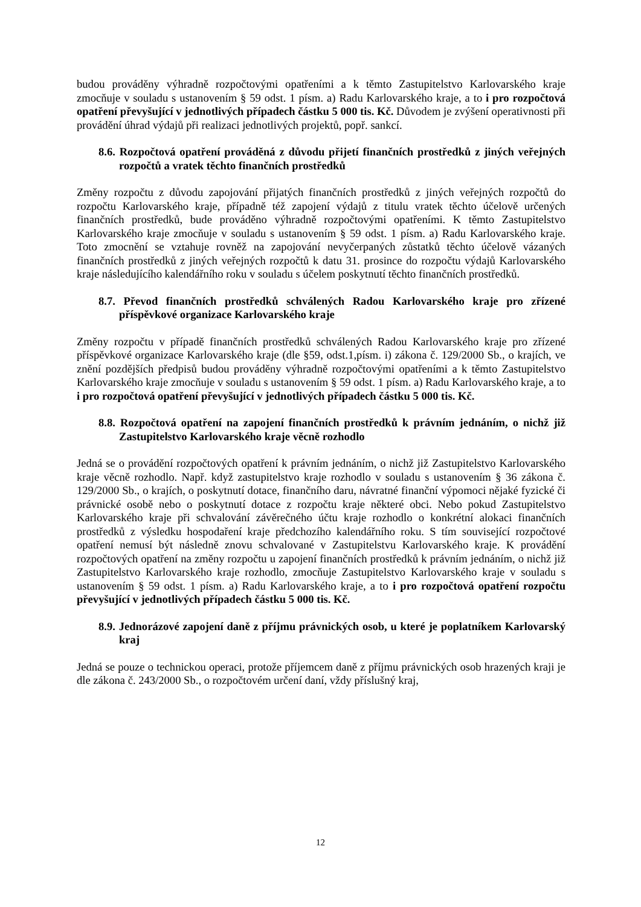budou prováděny výhradně rozpočtovými opatřeními a k těmto Zastupitelstvo Karlovarského kraje zmocňuje v souladu s ustanovením § 59 odst. 1 písm. a) Radu Karlovarského kraje, a to i pro rozpočtová opatření převyšující v jednotlivých případech částku 5 000 tis. Kč. Důvodem je zvýšení operativnosti při provádění úhrad výdajů při realizaci jednotlivých projektů, popř. sankcí.
8.6. Rozpočtová opatření prováděná z důvodu přijetí finančních prostředků z jiných veřejných rozpočtů a vratek těchto finančních prostředků
Změny rozpočtu z důvodu zapojování přijatých finančních prostředků z jiných veřejných rozpočtů do rozpočtu Karlovarského kraje, případně též zapojení výdajů z titulu vratek těchto účelově určených finančních prostředků, bude prováděno výhradně rozpočtovými opatřeními. K těmto Zastupitelstvo Karlovarského kraje zmocňuje v souladu s ustanovením § 59 odst. 1 písm. a) Radu Karlovarského kraje. Toto zmocnění se vztahuje rovněž na zapojování nevyčerpaných zůstatků těchto účelově vázaných finančních prostředků z jiných veřejných rozpočtů k datu 31. prosince do rozpočtu výdajů Karlovarského kraje následujícího kalendářního roku v souladu s účelem poskytnutí těchto finančních prostředků.
8.7. Převod finančních prostředků schválených Radou Karlovarského kraje pro zřízené příspěvkové organizace Karlovarského kraje
Změny rozpočtu v případě finančních prostředků schválených Radou Karlovarského kraje pro zřízené příspěvkové organizace Karlovarského kraje (dle §59, odst.1,písm. i) zákona č. 129/2000 Sb., o krajích, ve znění pozdějších předpisů budou prováděny výhradně rozpočtovými opatřeními a k těmto Zastupitelstvo Karlovarského kraje zmocňuje v souladu s ustanovením § 59 odst. 1 písm. a) Radu Karlovarského kraje, a to i pro rozpočtová opatření převyšující v jednotlivých případech částku 5 000 tis. Kč.
8.8. Rozpočtová opatření na zapojení finančních prostředků k právním jednáním, o nichž již Zastupitelstvo Karlovarského kraje věcně rozhodlo
Jedná se o provádění rozpočtových opatření k právním jednáním, o nichž již Zastupitelstvo Karlovarského kraje věcně rozhodlo. Např. když zastupitelstvo kraje rozhodlo v souladu s ustanovením § 36 zákona č. 129/2000 Sb., o krajích, o poskytnutí dotace, finančního daru, návratné finanční výpomoci nějaké fyzické či právnické osobě nebo o poskytnutí dotace z rozpočtu kraje některé obci. Nebo pokud Zastupitelstvo Karlovarského kraje při schvalování závěrečného účtu kraje rozhodlo o konkrétní alokaci finančních prostředků z výsledku hospodaření kraje předchozího kalendářního roku. S tím související rozpočtové opatření nemusí být následně znovu schvalované v Zastupitelstvu Karlovarského kraje. K provádění rozpočtových opatření na změny rozpočtu u zapojení finančních prostředků k právním jednáním, o nichž již Zastupitelstvo Karlovarského kraje rozhodlo, zmocňuje Zastupitelstvo Karlovarského kraje v souladu s ustanovením § 59 odst. 1 písm. a) Radu Karlovarského kraje, a to i pro rozpočtová opatření rozpočtu převyšující v jednotlivých případech částku 5 000 tis. Kč.
8.9. Jednorázové zapojení daně z příjmu právnických osob, u které je poplatníkem Karlovarský kraj
Jedná se pouze o technickou operaci, protože příjemcem daně z příjmu právnických osob hrazených kraji je dle zákona č. 243/2000 Sb., o rozpočtovém určení daní, vždy příslušný kraj,
12